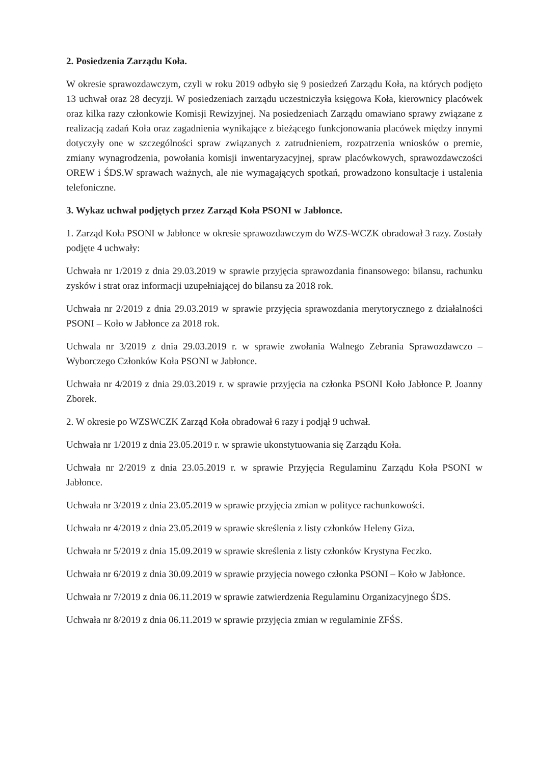2. Posiedzenia Zarządu Koła.
W okresie sprawozdawczym, czyli w roku 2019 odbyło się 9 posiedzeń Zarządu Koła, na których podjęto 13 uchwał oraz 28 decyzji. W posiedzeniach zarządu uczestniczyła księgowa Koła, kierownicy placówek oraz kilka razy członkowie Komisji Rewizyjnej. Na posiedzeniach Zarządu omawiano sprawy związane z realizacją zadań Koła oraz zagadnienia wynikające z bieżącego funkcjonowania placówek między innymi dotyczyły one w szczególności spraw związanych z zatrudnieniem, rozpatrzenia wniosków o premie, zmiany wynagrodzenia, powołania komisji inwentaryzacyjnej, spraw placówkowych, sprawozdawczości OREW i ŚDS.W sprawach ważnych, ale nie wymagających spotkań, prowadzono konsultacje i ustalenia telefoniczne.
3. Wykaz uchwał podjętych przez Zarząd Koła PSONI w Jabłonce.
1. Zarząd Koła PSONI w Jabłonce w okresie sprawozdawczym do WZS-WCZK obradował 3 razy. Zostały podjęte 4 uchwały:
Uchwała nr 1/2019 z dnia 29.03.2019 w sprawie przyjęcia sprawozdania finansowego: bilansu, rachunku zysków i strat oraz informacji uzupełniającej do bilansu za 2018 rok.
Uchwała nr 2/2019 z dnia 29.03.2019 w sprawie przyjęcia sprawozdania merytorycznego z działalności PSONI – Koło w Jabłonce za 2018 rok.
Uchwala nr 3/2019 z dnia 29.03.2019 r. w sprawie zwołania Walnego Zebrania Sprawozdawczo – Wyborczego Członków Koła PSONI w Jabłonce.
Uchwała nr 4/2019 z dnia 29.03.2019 r. w sprawie przyjęcia na członka PSONI Koło Jabłonce P. Joanny Zborek.
2. W okresie po WZSWCZK Zarząd Koła obradował 6 razy i podjął 9 uchwał.
Uchwała nr 1/2019 z dnia 23.05.2019 r. w sprawie ukonstytuowania się Zarządu Koła.
Uchwała nr 2/2019 z dnia 23.05.2019 r. w sprawie Przyjęcia Regulaminu Zarządu Koła PSONI w Jabłonce.
Uchwała nr 3/2019 z dnia 23.05.2019 w sprawie przyjęcia zmian w polityce rachunkowości.
Uchwała nr 4/2019 z dnia 23.05.2019 w sprawie skreślenia z listy członków Heleny Giza.
Uchwała nr 5/2019 z dnia 15.09.2019 w sprawie skreślenia z listy członków Krystyna Feczko.
Uchwała nr 6/2019 z dnia 30.09.2019 w sprawie przyjęcia nowego członka PSONI – Koło w Jabłonce.
Uchwała nr 7/2019 z dnia 06.11.2019 w sprawie zatwierdzenia Regulaminu Organizacyjnego ŚDS.
Uchwała nr 8/2019 z dnia 06.11.2019 w sprawie przyjęcia zmian w regulaminie ZFŚS.